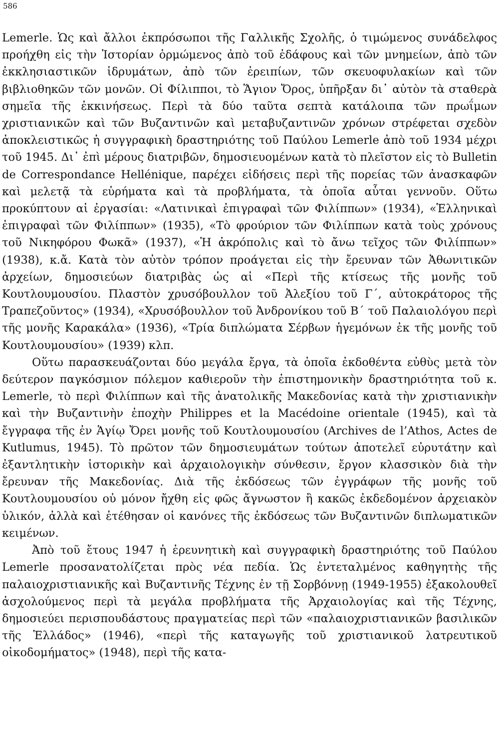586
Lemerle. Ὡς καὶ ἄλλοι ἐκπρόσωποι τῆς Γαλλικῆς Σχολῆς, ὁ τιμώμενος συνάδελφος προήχθη εἰς τὴν Ἱστορίαν ὁρμώμενος ἀπὸ τοῦ ἐδάφους καὶ τῶν μνημείων, ἀπὸ τῶν ἐκκλησιαστικῶν ἱδρυμάτων, ἀπὸ τῶν ἐρειπίων, τῶν σκευοφυλακίων καὶ τῶν βιβλιοθηκῶν τῶν μονῶν. Οἱ Φίλιπποι, τὸ Ἅγιον Ὄρος, ὑπῆρξαν δι᾿ αὐτὸν τὰ σταθερὰ σημεῖα τῆς ἐκκινήσεως. Περὶ τὰ δύο ταῦτα σεπτὰ κατάλοιπα τῶν πρωΐμων χριστιανικῶν καὶ τῶν Βυζαντινῶν καὶ μεταβυζαντινῶν χρόνων στρέφεται σχεδὸν ἀποκλειστικῶς ἡ συγγραφικὴ δραστηριότης τοῦ Παύλου Lemerle ἀπὸ τοῦ 1934 μέχρι τοῦ 1945. Δι᾿ ἐπὶ μέρους διατριβῶν, δημοσιευομένων κατὰ τὸ πλεῖστον εἰς τὸ Bulletin de Correspondance Hellénique, παρέχει εἰδήσεις περὶ τῆς πορείας τῶν ἀνασκαφῶν καὶ μελετᾷ τὰ εὑρήματα καὶ τὰ προβλήματα, τὰ ὁποῖα αὗται γεννοῦν. Οὕτω προκύπτουν αἱ ἐργασίαι: «Λατινικαὶ ἐπιγραφαὶ τῶν Φιλίππων» (1934), «Ἑλληνικαὶ ἐπιγραφαὶ τῶν Φιλίππων» (1935), «Τὸ φρούριον τῶν Φιλίππων κατὰ τοὺς χρόνους τοῦ Νικηφόρου Φωκᾶ» (1937), «Ἡ ἀκρόπολις καὶ τὸ ἄνω τεῖχος τῶν Φιλίππων» (1938), κ.ἄ. Κατὰ τὸν αὐτὸν τρόπον προάγεται εἰς τὴν ἔρευναν τῶν Ἀθωνιτικῶν ἀρχείων, δημοσιεύων διατριβὰς ὡς αἱ «Περὶ τῆς κτίσεως τῆς μονῆς τοῦ Κουτλουμουσίου. Πλαστὸν χρυσόβουλλον τοῦ Ἀλεξίου τοῦ Γ΄, αὐτοκράτορος τῆς Τραπεζοῦντος» (1934), «Χρυσόβουλλον τοῦ Ἀνδρονίκου τοῦ Β΄ τοῦ Παλαιολόγου περὶ τῆς μονῆς Καρακάλα» (1936), «Τρία διπλώματα Σέρβων ἡγεμόνων ἐκ τῆς μονῆς τοῦ Κουτλουμουσίου» (1939) κλπ.
Οὕτω παρασκευάζονται δύο μεγάλα ἔργα, τὰ ὁποῖα ἐκδοθέντα εὐθὺς μετὰ τὸν δεύτερον παγκόσμιον πόλεμον καθιεροῦν τὴν ἐπιστημονικὴν δραστηριότητα τοῦ κ. Lemerle, τὸ περὶ Φιλίππων καὶ τῆς ἀνατολικῆς Μακεδονίας κατὰ τὴν χριστιανικὴν καὶ τὴν Βυζαντινὴν ἐποχὴν Philippes et la Macédoine orientale (1945), καὶ τὰ ἔγγραφα τῆς ἐν Ἁγίῳ Ὄρει μονῆς τοῦ Κουτλουμουσίου (Archives de l’Athos, Actes de Kutlumus, 1945). Τὸ πρῶτον τῶν δημοσιευμάτων τούτων ἀποτελεῖ εὐρυτάτην καὶ ἐξαντλητικὴν ἱστορικὴν καὶ ἀρχαιολογικὴν σύνθεσιν, ἔργον κλασσικὸν διὰ τὴν ἔρευναν τῆς Μακεδονίας. Διὰ τῆς ἐκδόσεως τῶν ἐγγράφων τῆς μονῆς τοῦ Κουτλουμουσίου οὐ μόνον ἤχθη εἰς φῶς ἄγνωστον ἢ κακῶς ἐκδεδομένον ἀρχειακὸν ὑλικόν, ἀλλὰ καὶ ἐτέθησαν οἱ κανόνες τῆς ἐκδόσεως τῶν Βυζαντινῶν διπλωματικῶν κειμένων.
Ἀπὸ τοῦ ἔτους 1947 ἡ ἐρευνητικὴ καὶ συγγραφικὴ δραστηριότης τοῦ Παύλου Lemerle προσανατολίζεται πρὸς νέα πεδία. Ὡς ἐντεταλμένος καθηγητὴς τῆς παλαιοχριστιανικῆς καὶ Βυζαντινῆς Τέχνης ἐν τῇ Σορβόννῃ (1949-1955) ἐξακολουθεῖ ἀσχολούμενος περὶ τὰ μεγάλα προβλήματα τῆς Ἀρχαιολογίας καὶ τῆς Τέχνης, δημοσιεύει περισπουδάστους πραγματείας περὶ τῶν «παλαιοχριστιανικῶν βασιλικῶν τῆς Ἑλλάδος» (1946), «περὶ τῆς καταγωγῆς τοῦ χριστιανικοῦ λατρευτικοῦ οἰκοδομήματος» (1948), περὶ τῆς κατα-